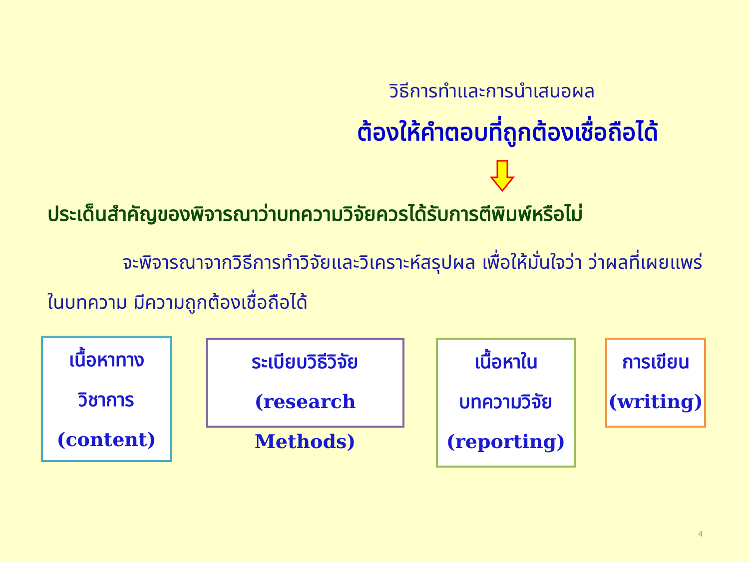วิธีการทำและการนำเสนอผล
ต้องให้คำตอบที่ถูกต้องเชื่อถือได้
ประเด็นสำคัญของพิจารณาว่าบทความวิจัยควรได้รับการตีพิมพ์หรือไม่
จะพิจารณาจากวิธีการทำวิจัยและวิเคราะห์สรุปผล เพื่อให้มั่นใจว่า ว่าผลที่เผยแพร่ในบทความ มีความถูกต้องเชื่อถือได้
เนื้อหาทาง
วิชาการ
(content)
ระเบียบวิธีวิจัย
(research Methods)
เนื้อหาใน
บทความวิจัย
(reporting)
การเขียน
(writing)
4